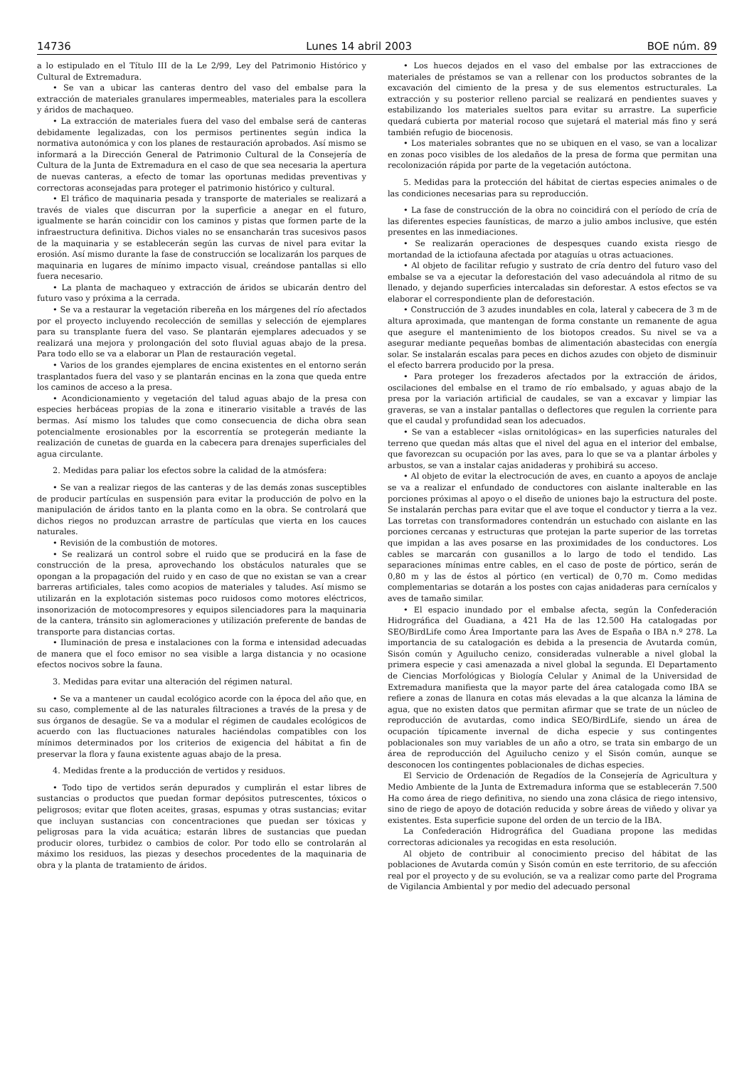14736 Lunes 14 abril 2003 BOE núm. 89
a lo estipulado en el Título III de la Le 2/99, Ley del Patrimonio Histórico y Cultural de Extremadura.
• Se van a ubicar las canteras dentro del vaso del embalse para la extracción de materiales granulares impermeables, materiales para la escollera y áridos de machaqueo.
• La extracción de materiales fuera del vaso del embalse será de canteras debidamente legalizadas, con los permisos pertinentes según indica la normativa autonómica y con los planes de restauración aprobados. Así mismo se informará a la Dirección General de Patrimonio Cultural de la Consejería de Cultura de la Junta de Extremadura en el caso de que sea necesaria la apertura de nuevas canteras, a efecto de tomar las oportunas medidas preventivas y correctoras aconsejadas para proteger el patrimonio histórico y cultural.
• El tráfico de maquinaria pesada y transporte de materiales se realizará a través de viales que discurran por la superficie a anegar en el futuro, igualmente se harán coincidir con los caminos y pistas que formen parte de la infraestructura definitiva. Dichos viales no se ensancharán tras sucesivos pasos de la maquinaria y se establecerán según las curvas de nivel para evitar la erosión. Así mismo durante la fase de construcción se localizarán los parques de maquinaria en lugares de mínimo impacto visual, creándose pantallas si ello fuera necesario.
• La planta de machaqueo y extracción de áridos se ubicarán dentro del futuro vaso y próxima a la cerrada.
• Se va a restaurar la vegetación ribereña en los márgenes del río afectados por el proyecto incluyendo recolección de semillas y selección de ejemplares para su transplante fuera del vaso. Se plantarán ejemplares adecuados y se realizará una mejora y prolongación del soto fluvial aguas abajo de la presa. Para todo ello se va a elaborar un Plan de restauración vegetal.
• Varios de los grandes ejemplares de encina existentes en el entorno serán trasplantados fuera del vaso y se plantarán encinas en la zona que queda entre los caminos de acceso a la presa.
• Acondicionamiento y vegetación del talud aguas abajo de la presa con especies herbáceas propias de la zona e itinerario visitable a través de las bermas. Así mismo los taludes que como consecuencia de dicha obra sean potencialmente erosionables por la escorrentía se protegerán mediante la realización de cunetas de guarda en la cabecera para drenajes superficiales del agua circulante.
2. Medidas para paliar los efectos sobre la calidad de la atmósfera:
• Se van a realizar riegos de las canteras y de las demás zonas susceptibles de producir partículas en suspensión para evitar la producción de polvo en la manipulación de áridos tanto en la planta como en la obra. Se controlará que dichos riegos no produzcan arrastre de partículas que vierta en los cauces naturales.
• Revisión de la combustión de motores.
• Se realizará un control sobre el ruido que se producirá en la fase de construcción de la presa, aprovechando los obstáculos naturales que se opongan a la propagación del ruido y en caso de que no existan se van a crear barreras artificiales, tales como acopios de materiales y taludes. Así mismo se utilizarán en la explotación sistemas poco ruidosos como motores eléctricos, insonorización de motocompresores y equipos silenciadores para la maquinaria de la cantera, tránsito sin aglomeraciones y utilización preferente de bandas de transporte para distancias cortas.
• Iluminación de presa e instalaciones con la forma e intensidad adecuadas de manera que el foco emisor no sea visible a larga distancia y no ocasione efectos nocivos sobre la fauna.
3. Medidas para evitar una alteración del régimen natural.
• Se va a mantener un caudal ecológico acorde con la época del año que, en su caso, complemente al de las naturales filtraciones a través de la presa y de sus órganos de desagüe. Se va a modular el régimen de caudales ecológicos de acuerdo con las fluctuaciones naturales haciéndolas compatibles con los mínimos determinados por los criterios de exigencia del hábitat a fin de preservar la flora y fauna existente aguas abajo de la presa.
4. Medidas frente a la producción de vertidos y residuos.
• Todo tipo de vertidos serán depurados y cumplirán el estar libres de sustancias o productos que puedan formar depósitos putrescentes, tóxicos o peligrosos; evitar que floten aceites, grasas, espumas y otras sustancias; evitar que incluyan sustancias con concentraciones que puedan ser tóxicas y peligrosas para la vida acuática; estarán libres de sustancias que puedan producir olores, turbidez o cambios de color. Por todo ello se controlarán al máximo los residuos, las piezas y desechos procedentes de la maquinaria de obra y la planta de tratamiento de áridos.
• Los huecos dejados en el vaso del embalse por las extracciones de materiales de préstamos se van a rellenar con los productos sobrantes de la excavación del cimiento de la presa y de sus elementos estructurales. La extracción y su posterior relleno parcial se realizará en pendientes suaves y estabilizando los materiales sueltos para evitar su arrastre. La superficie quedará cubierta por material rocoso que sujetará el material más fino y será también refugio de biocenosis.
• Los materiales sobrantes que no se ubiquen en el vaso, se van a localizar en zonas poco visibles de los aledaños de la presa de forma que permitan una recolonización rápida por parte de la vegetación autóctona.
5. Medidas para la protección del hábitat de ciertas especies animales o de las condiciones necesarias para su reproducción.
• La fase de construcción de la obra no coincidirá con el período de cría de las diferentes especies faunísticas, de marzo a julio ambos inclusive, que estén presentes en las inmediaciones.
• Se realizarán operaciones de despesques cuando exista riesgo de mortandad de la ictiofauna afectada por ataguías u otras actuaciones.
• Al objeto de facilitar refugio y sustrato de cría dentro del futuro vaso del embalse se va a ejecutar la deforestación del vaso adecuándola al ritmo de su llenado, y dejando superficies intercaladas sin deforestar. A estos efectos se va elaborar el correspondiente plan de deforestación.
• Construcción de 3 azudes inundables en cola, lateral y cabecera de 3 m de altura aproximada, que mantengan de forma constante un remanente de agua que asegure el mantenimiento de los biotopos creados. Su nivel se va a asegurar mediante pequeñas bombas de alimentación abastecidas con energía solar. Se instalarán escalas para peces en dichos azudes con objeto de disminuir el efecto barrera producido por la presa.
• Para proteger los frezaderos afectados por la extracción de áridos, oscilaciones del embalse en el tramo de río embalsado, y aguas abajo de la presa por la variación artificial de caudales, se van a excavar y limpiar las graveras, se van a instalar pantallas o deflectores que regulen la corriente para que el caudal y profundidad sean los adecuados.
• Se van a establecer «islas ornitológicas» en las superficies naturales del terreno que quedan más altas que el nivel del agua en el interior del embalse, que favorezcan su ocupación por las aves, para lo que se va a plantar árboles y arbustos, se van a instalar cajas anidaderas y prohibirá su acceso.
• Al objeto de evitar la electrocución de aves, en cuanto a apoyos de anclaje se va a realizar el enfundado de conductores con aislante inalterable en las porciones próximas al apoyo o el diseño de uniones bajo la estructura del poste. Se instalarán perchas para evitar que el ave toque el conductor y tierra a la vez. Las torretas con transformadores contendrán un estuchado con aislante en las porciones cercanas y estructuras que protejan la parte superior de las torretas que impidan a las aves posarse en las proximidades de los conductores. Los cables se marcarán con gusanillos a lo largo de todo el tendido. Las separaciones mínimas entre cables, en el caso de poste de pórtico, serán de 0,80 m y las de éstos al pórtico (en vertical) de 0,70 m. Como medidas complementarias se dotarán a los postes con cajas anidaderas para cernícalos y aves de tamaño similar.
• El espacio inundado por el embalse afecta, según la Confederación Hidrográfica del Guadiana, a 421 Ha de las 12.500 Ha catalogadas por SEO/BirdLife como Área Importante para las Aves de España o IBA n.º 278. La importancia de su catalogación es debida a la presencia de Avutarda común, Sisón común y Aguilucho cenizo, consideradas vulnerable a nivel global la primera especie y casi amenazada a nivel global la segunda. El Departamento de Ciencias Morfológicas y Biología Celular y Animal de la Universidad de Extremadura manifiesta que la mayor parte del área catalogada como IBA se refiere a zonas de llanura en cotas más elevadas a la que alcanza la lámina de agua, que no existen datos que permitan afirmar que se trate de un núcleo de reproducción de avutardas, como indica SEO/BirdLife, siendo un área de ocupación típicamente invernal de dicha especie y sus contingentes poblacionales son muy variables de un año a otro, se trata sin embargo de un área de reproducción del Aguilucho cenizo y el Sisón común, aunque se desconocen los contingentes poblacionales de dichas especies.
El Servicio de Ordenación de Regadíos de la Consejería de Agricultura y Medio Ambiente de la Junta de Extremadura informa que se establecerán 7.500 Ha como área de riego definitiva, no siendo una zona clásica de riego intensivo, sino de riego de apoyo de dotación reducida y sobre áreas de viñedo y olivar ya existentes. Esta superficie supone del orden de un tercio de la IBA.
La Confederación Hidrográfica del Guadiana propone las medidas correctoras adicionales ya recogidas en esta resolución.
Al objeto de contribuir al conocimiento preciso del hábitat de las poblaciones de Avutarda común y Sisón común en este territorio, de su afección real por el proyecto y de su evolución, se va a realizar como parte del Programa de Vigilancia Ambiental y por medio del adecuado personal